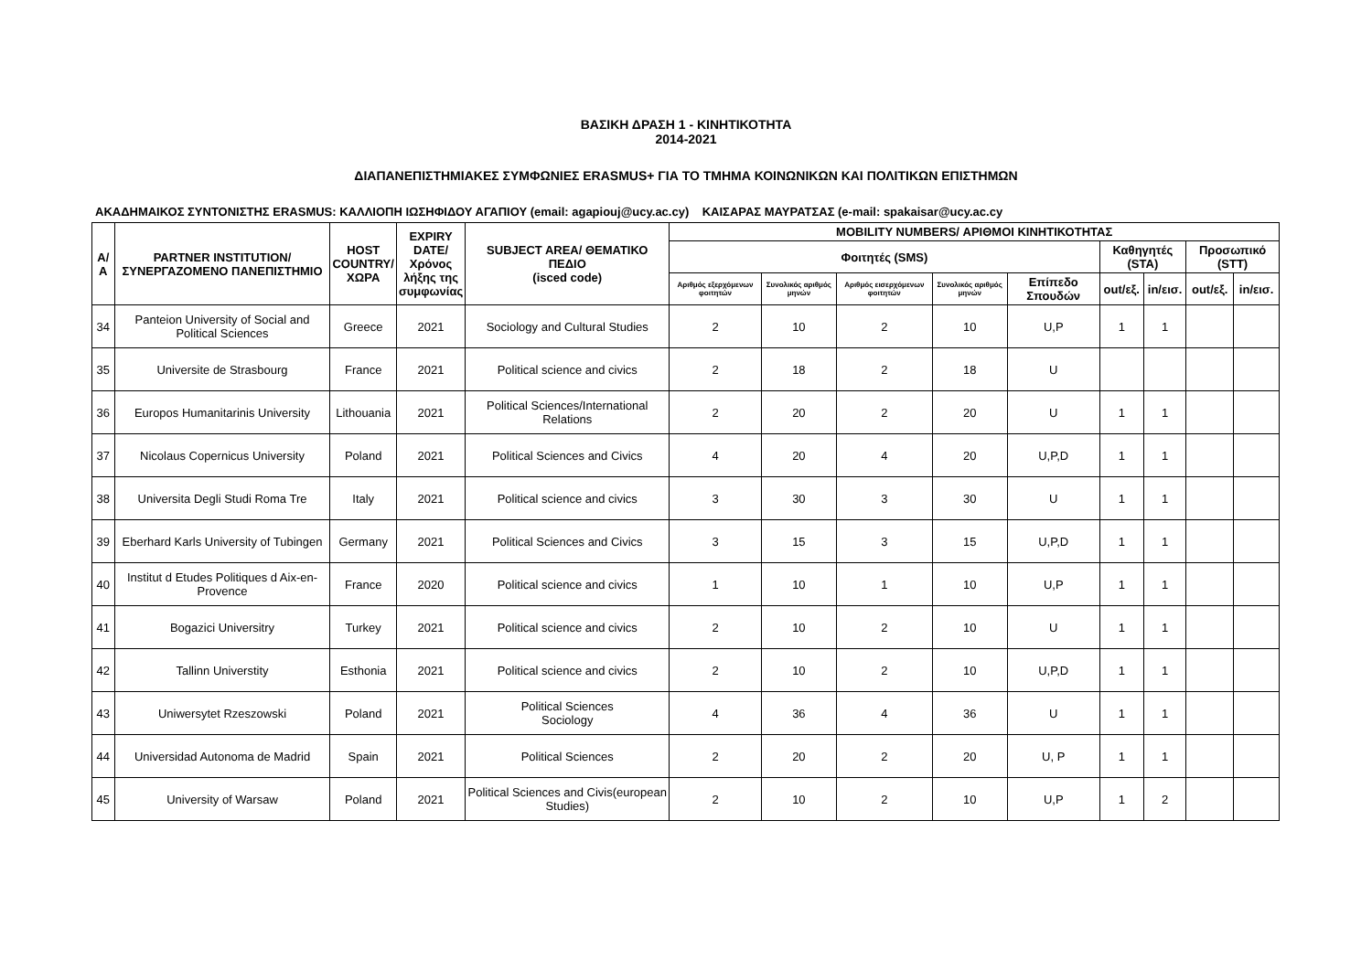ΒΑΣΙΚΗ ΔΡΑΣΗ 1 - ΚΙΝΗΤΙΚΟΤΗΤΑ
2014-2021
ΔΙΑΠΑΝΕΠΙΣΤΗΜΙΑΚΕΣ ΣΥΜΦΩΝΙΕΣ ERASMUS+ ΓΙΑ ΤΟ ΤΜΗΜΑ ΚΟΙΝΩΝΙΚΩΝ ΚΑΙ ΠΟΛΙΤΙΚΩΝ ΕΠΙΣΤΗΜΩΝ
ΑΚΑΔΗΜΑΙΚΟΣ ΣΥΝΤΟΝΙΣΤΗΣ ERASMUS: ΚΑΛΛΙΟΠΗ ΙΩΣΗΦΙΔΟΥ ΑΓΑΠΙΟΥ (email: agapiouj@ucy.ac.cy) ΚΑΙΣΑΡΑΣ ΜΑΥΡΑΤΣΑΣ (e-mail: spakaisar@ucy.ac.cy
| Α/Α | PARTNER INSTITUTION/ ΣΥΝΕΡΓΑΖΟΜΕΝΟ ΠΑΝΕΠΙΣΤΗΜΙΟ | HOST COUNTRY/ ΧΩΡΑ | EXPIRY DATE/ Χρόνος λήξης της συμφωνίας | SUBJECT AREA/ ΘΕΜΑΤΙΚΟ ΠΕΔΙΟ (isced code) | MOBILITY NUMBERS/ ΑΡΙΘΜΟΙ ΚΙΝΗΤΙΚΟΤΗΤΑΣ | | | | | | | | |
| --- | --- | --- | --- | --- | --- | --- | --- | --- | --- | --- | --- | --- | --- |
| | | | | | Φοιτητές (SMS) | | | | | Καθηγητές (STA) | | Προσωπικό (STT) | |
| | | | | | Αριθμός εξερχόμενων φοιτητών | Συνολικός αριθμός μηνών | Αριθμός εισερχόμενων φοιτητών | Συνολικός αριθμός μηνών | Επίπεδο Σπουδών | out/εξ. | in/εισ. | out/εξ. | in/εισ. |
| 34 | Panteion University of Social and Political Sciences | Greece | 2021 | Sociology and Cultural Studies | 2 | 10 | 2 | 10 | U,P | 1 | 1 | | |
| 35 | Universite de Strasbourg | France | 2021 | Political science and civics | 2 | 18 | 2 | 18 | U | | | | |
| 36 | Europos Humanitarinis University | Lithouania | 2021 | Political Sciences/International Relations | 2 | 20 | 2 | 20 | U | 1 | 1 | | |
| 37 | Nicolaus Copernicus University | Poland | 2021 | Political Sciences and Civics | 4 | 20 | 4 | 20 | U,P,D | 1 | 1 | | |
| 38 | Universita Degli Studi Roma Tre | Italy | 2021 | Political science and civics | 3 | 30 | 3 | 30 | U | 1 | 1 | | |
| 39 | Eberhard Karls University of Tubingen | Germany | 2021 | Political Sciences and Civics | 3 | 15 | 3 | 15 | U,P,D | 1 | 1 | | |
| 40 | Institut d Etudes Politiques d Aix-en-Provence | France | 2020 | Political science and civics | 1 | 10 | 1 | 10 | U,P | 1 | 1 | | |
| 41 | Bogazici Universitry | Turkey | 2021 | Political science and civics | 2 | 10 | 2 | 10 | U | 1 | 1 | | |
| 42 | Tallinn Universtity | Esthonia | 2021 | Political science and civics | 2 | 10 | 2 | 10 | U,P,D | 1 | 1 | | |
| 43 | Uniwersytet Rzeszowski | Poland | 2021 | Political Sciences Sociology | 4 | 36 | 4 | 36 | U | 1 | 1 | | |
| 44 | Universidad Autonoma de Madrid | Spain | 2021 | Political Sciences | 2 | 20 | 2 | 20 | U, P | 1 | 1 | | |
| 45 | University of Warsaw | Poland | 2021 | Political Sciences and Civis(european Studies) | 2 | 10 | 2 | 10 | U,P | 1 | 2 | | |